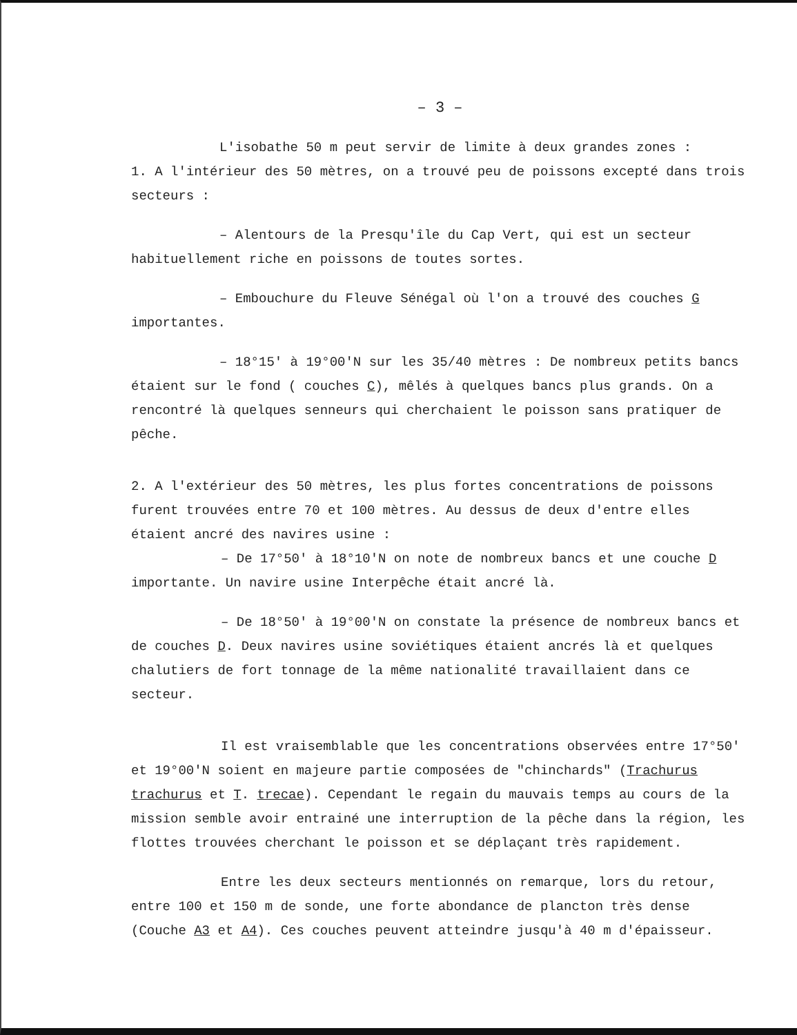– 3 –
L'isobathe 50 m peut servir de limite à deux grandes zones :
1. A l'intérieur des 50 mètres, on a trouvé peu de poissons excepté dans trois secteurs :
– Alentours de la Presqu'île du Cap Vert, qui est un secteur habituellement riche en poissons de toutes sortes.
– Embouchure du Fleuve Sénégal où l'on a trouvé des couches G importantes.
– 18°15' à 19°00'N sur les 35/40 mètres : De nombreux petits bancs étaient sur le fond ( couches C), mêlés à quelques bancs plus grands. On a rencontré là quelques senneurs qui cherchaient le poisson sans pratiquer de pêche.
2. A l'extérieur des 50 mètres, les plus fortes concentrations de poissons furent trouvées entre 70 et 100 mètres. Au dessus de deux d'entre elles étaient ancré des navires usine :
– De 17°50' à 18°10'N on note de nombreux bancs et une couche D importante. Un navire usine Interpêche était ancré là.
– De 18°50' à 19°00'N on constate la présence de nombreux bancs et de couches D. Deux navires usine soviétiques étaient ancrés là et quelques chalutiers de fort tonnage de la même nationalité travaillaient dans ce secteur.
Il est vraisemblable que les concentrations observées entre 17°50' et 19°00'N soient en majeure partie composées de "chinchards" (Trachurus trachurus et T. trecae). Cependant le regain du mauvais temps au cours de la mission semble avoir entrainé une interruption de la pêche dans la région, les flottes trouvées cherchant le poisson et se déplaçant très rapidement.
Entre les deux secteurs mentionnés on remarque, lors du retour, entre 100 et 150 m de sonde, une forte abondance de plancton très dense (Couche A3 et A4). Ces couches peuvent atteindre jusqu'à 40 m d'épaisseur.